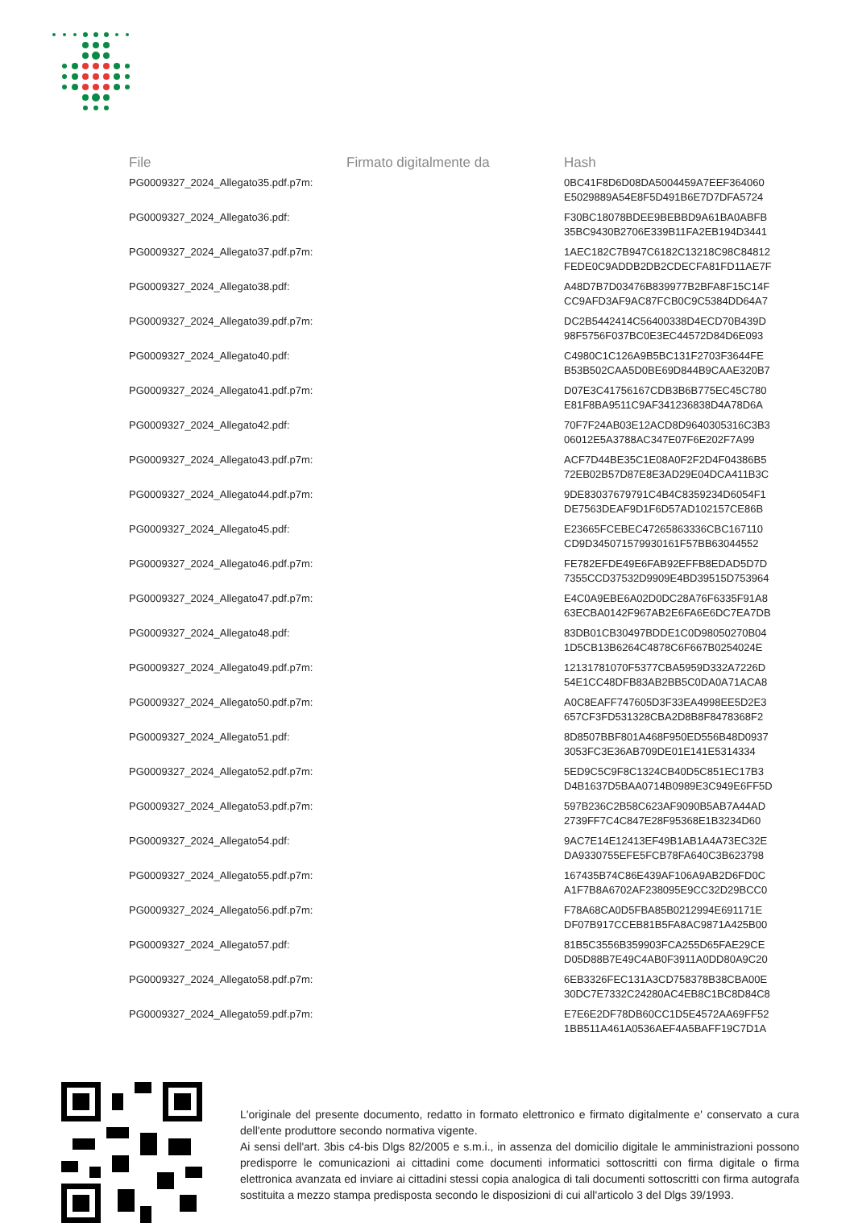| File | Firmato digitalmente da | Hash |
| --- | --- | --- |
| PG0009327_2024_Allegato35.pdf.p7m: | | 0BC41F8D6D08DA5004459A7EEF364060 E5029889A54E8F5D491B6E7D7DFA5724 |
| PG0009327_2024_Allegato36.pdf: | | F30BC18078BDEE9BEBBD9A61BA0ABFB 35BC9430B2706E339B11FA2EB194D3441 |
| PG0009327_2024_Allegato37.pdf.p7m: | | 1AEC182C7B947C6182C13218C98C84812 FEDE0C9ADDB2DB2CDECFA81FD11AE7F |
| PG0009327_2024_Allegato38.pdf: | | A48D7B7D03476B839977B2BFA8F15C14F CC9AFD3AF9AC87FCB0C9C5384DD64A7 |
| PG0009327_2024_Allegato39.pdf.p7m: | | DC2B5442414C56400338D4ECD70B439D 98F5756F037BC0E3EC44572D84D6E093 |
| PG0009327_2024_Allegato40.pdf: | | C4980C1C126A9B5BC131F2703F3644FE B53B502CAA5D0BE69D844B9CAAE320B7 |
| PG0009327_2024_Allegato41.pdf.p7m: | | D07E3C41756167CDB3B6B775EC45C780 E81F8BA9511C9AF341236838D4A78D6A |
| PG0009327_2024_Allegato42.pdf: | | 70F7F24AB03E12ACD8D9640305316C3B3 06012E5A3788AC347E07F6E202F7A99 |
| PG0009327_2024_Allegato43.pdf.p7m: | | ACF7D44BE35C1E08A0F2F2D4F04386B5 72EB02B57D87E8E3AD29E04DCA411B3C |
| PG0009327_2024_Allegato44.pdf.p7m: | | 9DE83037679791C4B4C8359234D6054F1 DE7563DEAF9D1F6D57AD102157CE86B |
| PG0009327_2024_Allegato45.pdf: | | E23665FCEBEC47265863336CBC167110 CD9D345071579930161F57BB63044552 |
| PG0009327_2024_Allegato46.pdf.p7m: | | FE782EFDE49E6FAB92EFFB8EDAD5D7D 7355CCD37532D9909E4BD39515D753964 |
| PG0009327_2024_Allegato47.pdf.p7m: | | E4C0A9EBE6A02D0DC28A76F6335F91A8 63ECBA0142F967AB2E6FA6E6DC7EA7DB |
| PG0009327_2024_Allegato48.pdf: | | 83DB01CB30497BDDE1C0D98050270B04 1D5CB13B6264C4878C6F667B0254024E |
| PG0009327_2024_Allegato49.pdf.p7m: | | 12131781070F5377CBA5959D332A7226D 54E1CC48DFB83AB2BB5C0DA0A71ACA8 |
| PG0009327_2024_Allegato50.pdf.p7m: | | A0C8EAFF747605D3F33EA4998EE5D2E3 657CF3FD531328CBA2D8B8F8478368F2 |
| PG0009327_2024_Allegato51.pdf: | | 8D8507BBF801A468F950ED556B48D0937 3053FC3E36AB709DE01E141E5314334 |
| PG0009327_2024_Allegato52.pdf.p7m: | | 5ED9C5C9F8C1324CB40D5C851EC17B3 D4B1637D5BAA0714B0989E3C949E6FF5D |
| PG0009327_2024_Allegato53.pdf.p7m: | | 597B236C2B58C623AF9090B5AB7A44AD 2739FF7C4C847E28F95368E1B3234D60 |
| PG0009327_2024_Allegato54.pdf: | | 9AC7E14E12413EF49B1AB1A4A73EC32E DA9330755EFE5FCB78FA640C3B623798 |
| PG0009327_2024_Allegato55.pdf.p7m: | | 167435B74C86E439AF106A9AB2D6FD0C A1F7B8A6702AF238095E9CC32D29BCC0 |
| PG0009327_2024_Allegato56.pdf.p7m: | | F78A68CA0D5FBA85B0212994E691171E DF07B917CCEB81B5FA8AC9871A425B00 |
| PG0009327_2024_Allegato57.pdf: | | 81B5C3556B359903FCA255D65FAE29CE D05D88B7E49C4AB0F3911A0DD80A9C20 |
| PG0009327_2024_Allegato58.pdf.p7m: | | 6EB3326FEC131A3CD758378B38CBA00E 30DC7E7332C24280AC4EB8C1BC8D84C8 |
| PG0009327_2024_Allegato59.pdf.p7m: | | E7E6E2DF78DB60CC1D5E4572AA69FF52 1BB511A461A0536AEF4A5BAFF19C7D1A |
L'originale del presente documento, redatto in formato elettronico e firmato digitalmente e' conservato a cura dell'ente produttore secondo normativa vigente.
Ai sensi dell'art. 3bis c4-bis Dlgs 82/2005 e s.m.i., in assenza del domicilio digitale le amministrazioni possono predisporre le comunicazioni ai cittadini come documenti informatici sottoscritti con firma digitale o firma elettronica avanzata ed inviare ai cittadini stessi copia analogica di tali documenti sottoscritti con firma autografa sostituita a mezzo stampa predisposta secondo le disposizioni di cui all'articolo 3 del Dlgs 39/1993.